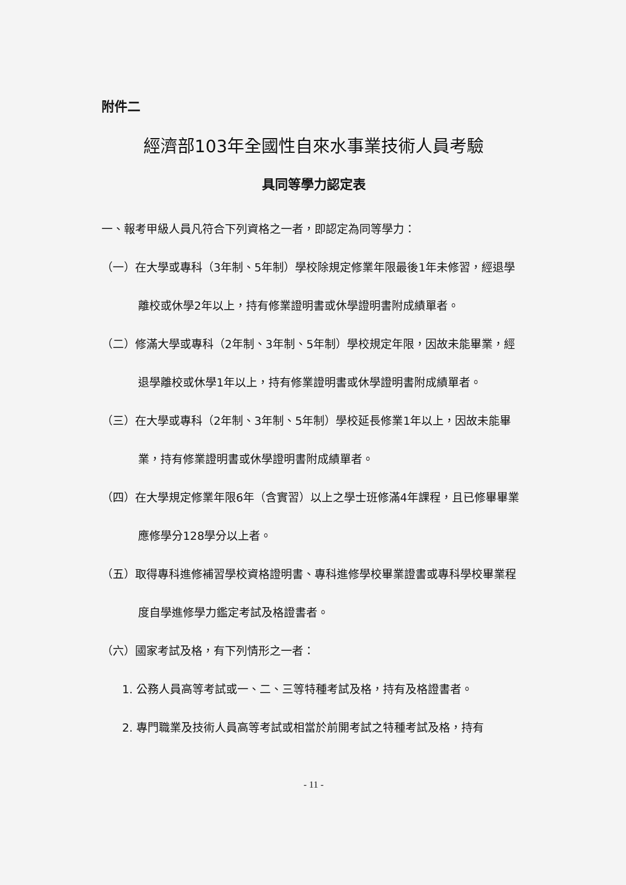附件二
經濟部103年全國性自來水事業技術人員考驗
具同等學力認定表
一、報考甲級人員凡符合下列資格之一者，即認定為同等學力：
（一）在大學或專科（3年制、5年制）學校除規定修業年限最後1年未修習，經退學離校或休學2年以上，持有修業證明書或休學證明書附成績單者。
（二）修滿大學或專科（2年制、3年制、5年制）學校規定年限，因故未能畢業，經退學離校或休學1年以上，持有修業證明書或休學證明書附成績單者。
（三）在大學或專科（2年制、3年制、5年制）學校延長修業1年以上，因故未能畢業，持有修業證明書或休學證明書附成績單者。
（四）在大學規定修業年限6年（含實習）以上之學士班修滿4年課程，且已修畢畢業應修學分128學分以上者。
（五）取得專科進修補習學校資格證明書、專科進修學校畢業證書或專科學校畢業程度自學進修學力鑑定考試及格證書者。
（六）國家考試及格，有下列情形之一者：
1. 公務人員高等考試或一、二、三等特種考試及格，持有及格證書者。
2. 專門職業及技術人員高等考試或相當於前開考試之特種考試及格，持有
- 11 -